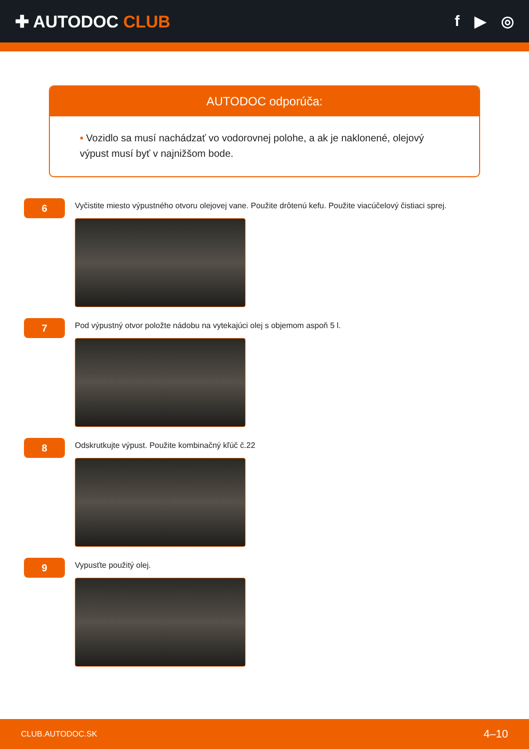✚ AUTODOC CLUB f ▶ ◎
AUTODOC odporúča:
• Vozidlo sa musí nachádzať vo vodorovnej polohe, a ak je naklonené, olejový výpust musí byť v najnižšom bode.
6
Vyčistite miesto výpustného otvoru olejovej vane. Použite drôtenú kefu. Použite viacúčelový čistiaci sprej.
7
Pod výpustný otvor položte nádobu na vytekajúci olej s objemom aspoň 5 l.
8
Odskrutkujte výpust. Použite kombinačný kľúč č.22
9
Vypusťte použitý olej.
CLUB.AUTODOC.SK 4–10